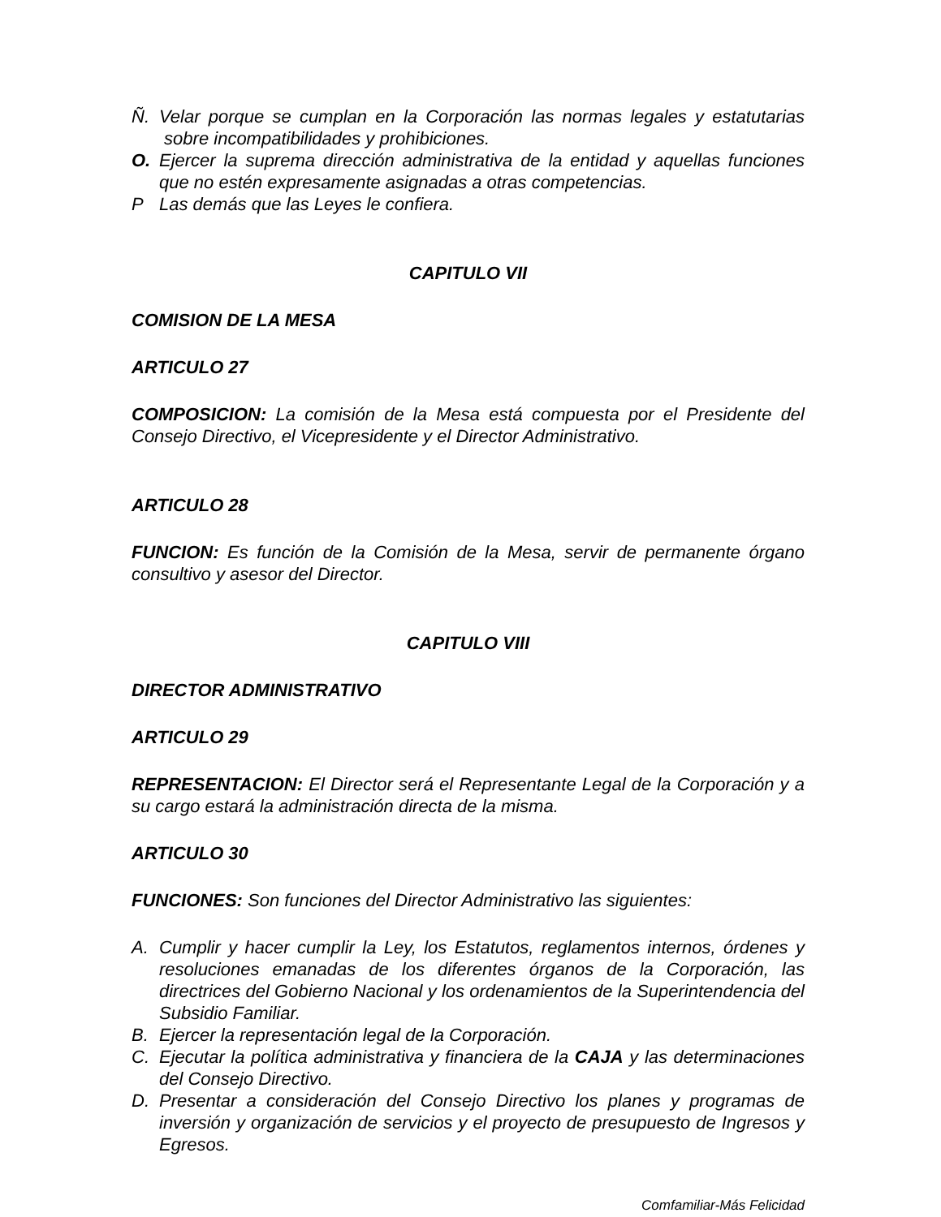Ñ. Velar porque se cumplan en la Corporación las normas legales y estatutarias sobre incompatibilidades y prohibiciones.
O. Ejercer la suprema dirección administrativa de la entidad y aquellas funciones que no estén expresamente asignadas a otras competencias.
P Las demás que las Leyes le confiera.
CAPITULO VII
COMISION DE LA MESA
ARTICULO 27
COMPOSICION: La comisión de la Mesa está compuesta por el Presidente del Consejo Directivo, el Vicepresidente y el Director Administrativo.
ARTICULO 28
FUNCION: Es función de la Comisión de la Mesa, servir de permanente órgano consultivo y asesor del Director.
CAPITULO VIII
DIRECTOR ADMINISTRATIVO
ARTICULO 29
REPRESENTACION: El Director será el Representante Legal de la Corporación y a su cargo estará la administración directa de la misma.
ARTICULO 30
FUNCIONES: Son funciones del Director Administrativo las siguientes:
A. Cumplir y hacer cumplir la Ley, los Estatutos, reglamentos internos, órdenes y resoluciones emanadas de los diferentes órganos de la Corporación, las directrices del Gobierno Nacional y los ordenamientos de la Superintendencia del Subsidio Familiar.
B. Ejercer la representación legal de la Corporación.
C. Ejecutar la política administrativa y financiera de la CAJA y las determinaciones del Consejo Directivo.
D. Presentar a consideración del Consejo Directivo los planes y programas de inversión y organización de servicios y el proyecto de presupuesto de Ingresos y Egresos.
Comfamiliar-Más Felicidad